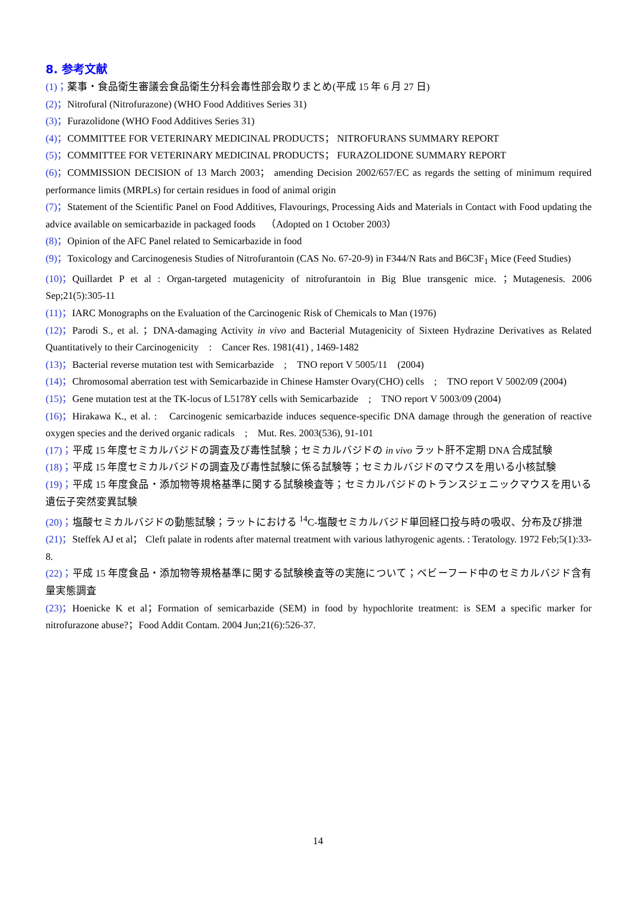8. 参考文献
(1)；薬事・食品衛生審議会食品衛生分科会毒性部会取りまとめ(平成 15 年 6 月 27 日)
(2)；Nitrofural (Nitrofurazone) (WHO Food Additives Series 31)
(3)；Furazolidone (WHO Food Additives Series 31)
(4)；COMMITTEE FOR VETERINARY MEDICINAL PRODUCTS； NITROFURANS SUMMARY REPORT
(5)；COMMITTEE FOR VETERINARY MEDICINAL PRODUCTS； FURAZOLIDONE SUMMARY REPORT
(6)；COMMISSION DECISION of 13 March 2003； amending Decision 2002/657/EC as regards the setting of minimum required performance limits (MRPLs) for certain residues in food of animal origin
(7)；Statement of the Scientific Panel on Food Additives, Flavourings, Processing Aids and Materials in Contact with Food updating the advice available on semicarbazide in packaged foods　（Adopted on 1 October 2003）
(8)；Opinion of the AFC Panel related to Semicarbazide in food
(9)；Toxicology and Carcinogenesis Studies of Nitrofurantoin (CAS No. 67-20-9) in F344/N Rats and B6C3F<sub>1</sub> Mice (Feed Studies)
(10)；Quillardet P et al : Organ-targeted mutagenicity of nitrofurantoin in Big Blue transgenic mice. ；Mutagenesis. 2006 Sep;21(5):305-11
(11)；IARC Monographs on the Evaluation of the Carcinogenic Risk of Chemicals to Man (1976)
(12)；Parodi S., et al. ；DNA-damaging Activity in vivo and Bacterial Mutagenicity of Sixteen Hydrazine Derivatives as Related Quantitatively to their Carcinogenicity　:　Cancer Res. 1981(41) , 1469-1482
(13)；Bacterial reverse mutation test with Semicarbazide　;　TNO report V 5005/11　(2004)
(14)；Chromosomal aberration test with Semicarbazide in Chinese Hamster Ovary(CHO) cells　;　TNO report V 5002/09 (2004)
(15)；Gene mutation test at the TK-locus of L5178Y cells with Semicarbazide　;　TNO report V 5003/09 (2004)
(16)；Hirakawa K., et al. :　Carcinogenic semicarbazide induces sequence-specific DNA damage through the generation of reactive oxygen species and the derived organic radicals　;　Mut. Res. 2003(536), 91-101
(17)；平成 15 年度セミカルバジドの調査及び毒性試験；セミカルバジドの in vivo ラット肝不定期 DNA 合成試験
(18)；平成 15 年度セミカルバジドの調査及び毒性試験に係る試験等；セミカルバジドのマウスを用いる小核試験
(19)；平成 15 年度食品・添加物等規格基準に関する試験検査等；セミカルバジドのトランスジェニックマウスを用いる遺伝子突然変異試験
(20)；塩酸セミカルバジドの動態試験；ラットにおける <sup>14</sup>C-塩酸セミカルバジド単回経口投与時の吸収、分布及び排泄
(21)；Steffek AJ et al； Cleft palate in rodents after maternal treatment with various lathyrogenic agents. : Teratology. 1972 Feb;5(1):33-8.
(22)；平成 15 年度食品・添加物等規格基準に関する試験検査等の実施について；ベビーフード中のセミカルバジド含有量実態調査
(23)；Hoenicke K et al；Formation of semicarbazide (SEM) in food by hypochlorite treatment: is SEM a specific marker for nitrofurazone abuse?；Food Addit Contam. 2004 Jun;21(6):526-37.
14